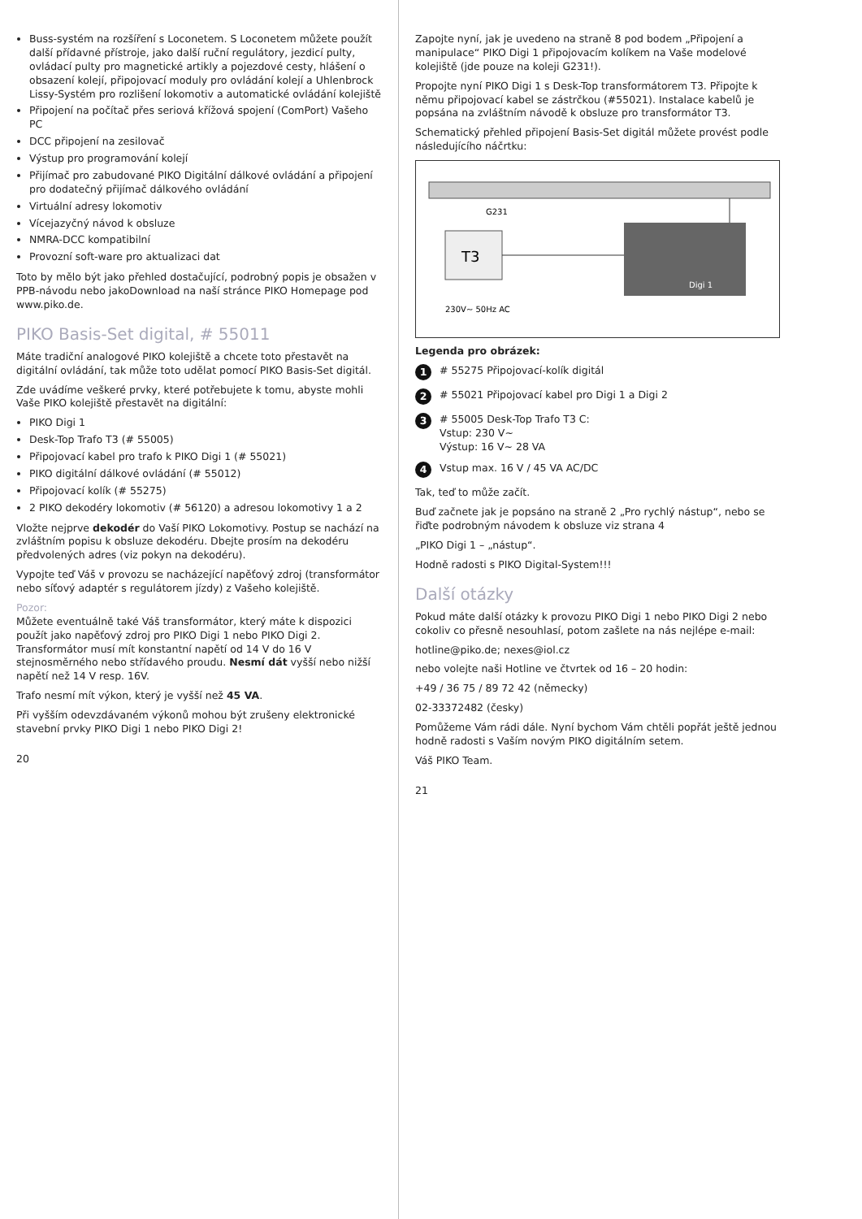Buss-systém na rozšíření s Loconetem. S Loconetem můžete použít další přídavné přístroje, jako další ruční regulátory, jezdicí pulty, ovládací pulty pro magnetické artikly a pojezdové cesty, hlášení o obsazení kolejí, připojovací moduly pro ovládání kolejí a Uhlenbrock Lissy-Systém pro rozlišení lokomotiv a automatické ovládání kolejiště
Připojení na počítač přes seriová křížová spojení (ComPort) Vašeho PC
DCC připojení na zesilovač
Výstup pro programování kolejí
Přijímač pro zabudované PIKO Digitální dálkové ovládání a připojení pro dodatečný přijímač dálkového ovládání
Virtuální adresy lokomotiv
Vícejazyčný návod k obsluze
NMRA-DCC kompatibilní
Provozní soft-ware pro aktualizaci dat
Toto by mělo být jako přehled dostačující, podrobný popis je obsažen v PPB-návodu nebo jakoDownload na naší stránce PIKO Homepage pod www.piko.de.
PIKO Basis-Set digital, # 55011
Máte tradiční analogové PIKO kolejiště a chcete toto přestavět na digitální ovládání, tak může toto udělat pomocí PIKO Basis-Set digitál.
Zde uvádíme veškeré prvky, které potřebujete k tomu, abyste mohli Vaše PIKO kolejiště přestavět na digitální:
PIKO Digi 1
Desk-Top Trafo T3 (# 55005)
Připojovací kabel pro trafo k PIKO Digi 1 (# 55021)
PIKO digitální dálkové ovládání (# 55012)
Připojovací kolík (# 55275)
2 PIKO dekodéry lokomotiv (# 56120) a adresou lokomotivy 1 a 2
Vložte nejprve dekodér do Vaší PIKO Lokomotivy. Postup se nachází na zvláštním popisu k obsluze dekodéru. Dbejte prosím na dekodéru předvolených adres (viz pokyn na dekodéru).
Vypojte teď Váš v provozu se nacházející napěťový zdroj (transformátor nebo síťový adaptér s regulátorem jízdy) z Vašeho kolejiště.
Pozor:
Můžete eventuálně také Váš transformátor, který máte k dispozici použít jako napěťový zdroj pro PIKO Digi 1 nebo PIKO Digi 2. Transformátor musí mít konstantní napětí od 14 V do 16 V stejnosměrného nebo střídavého proudu. Nesmí dát vyšší nebo nižší napětí než 14 V resp. 16V.
Trafo nesmí mít výkon, který je vyšší než 45 VA.
Při vyšším odevzdávaném výkonů mohou být zrušeny elektronické stavební prvky PIKO Digi 1 nebo PIKO Digi 2!
20
Zapojte nyní, jak je uvedeno na straně 8 pod bodem „Připojení a manipulace“ PIKO Digi 1 připojovacím kolíkem na Vaše modelové kolejiště (jde pouze na koleji G231!).
Propojte nyní PIKO Digi 1 s Desk-Top transformátorem T3. Připojte k němu připojovací kabel se zástrčkou (#55021). Instalace kabelů je popsána na zvláštním návodě k obsluze pro transformátor T3.
Schematický přehled připojení Basis-Set digitál můžete provést podle následujícího náčrtku:
G231
Digi 1
T3
230V~ 50Hz AC
Legenda pro obrázek:
1 # 55275 Připojovací-kolík digitál
2 # 55021 Připojovací kabel pro Digi 1 a Digi 2
3 # 55005 Desk-Top Trafo T3 C:
Vstup: 230 V~
Výstup: 16 V~ 28 VA
4 Vstup max. 16 V / 45 VA AC/DC
Tak, teď to může začít.
Buď začnete jak je popsáno na straně 2 „Pro rychlý nástup“, nebo se řiďte podrobným návodem k obsluze viz strana 4
„PIKO Digi 1 – „nástup“.
Hodně radosti s PIKO Digital-System!!!
Další otázky
Pokud máte další otázky k provozu PIKO Digi 1 nebo PIKO Digi 2 nebo cokoliv co přesně nesouhlasí, potom zašlete na nás nejlépe e-mail:
hotline@piko.de; nexes@iol.cz
nebo volejte naši Hotline ve čtvrtek od 16 – 20 hodin:
+49 / 36 75 / 89 72 42 (německy)
02-33372482 (česky)
Pomůžeme Vám rádi dále. Nyní bychom Vám chtěli popřát ještě jednou hodně radosti s Vaším novým PIKO digitálním setem.
Váš PIKO Team.
21